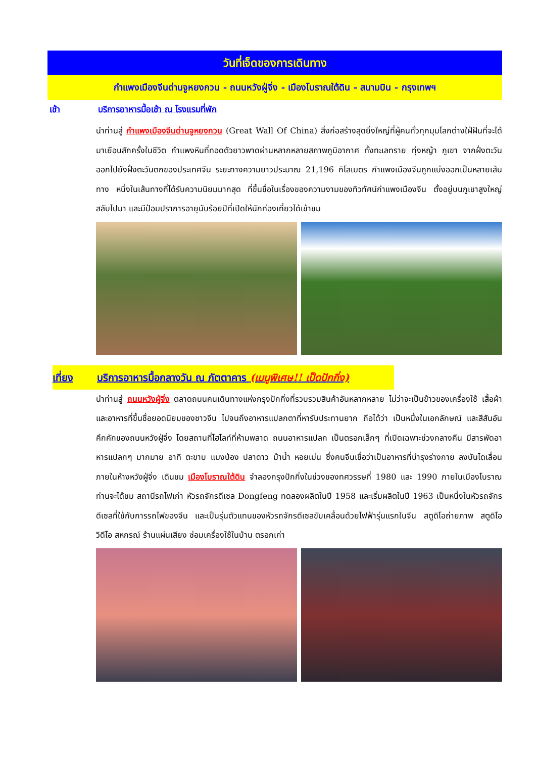วันที่เจ็ดของการเดินทาง
กำแพงเมืองจีนด่านจูหยงกวน - ถนนหวังฝู่จิ่ง - เมืองโบราณใต้ดิน - สนามบิน - กรุงเทพฯ
เช้า บริการอาหารมื้อเช้า ณ โรงแรมที่พัก
นำท่านสู่ กำแพงเมืองจีนด่านจูหยงกวน (Great Wall Of China) สิ่งก่อสร้างสุดยิ่งใหญ่ที่ผู้คนทั่วทุกมุมโลกต่างใฝ่ฝันที่จะได้มาเยือนสักครั้งในชีวิต กำแพงหินที่ทอดตัวยาวพาดผ่านหลากหลายสภาพภูมิอากาศ ทั้งทะเลทราย ทุ่งหญ้า ภูเขา จากฝั่งตะวันออกไปยังฝั่งตะวันตกของประเทศจีน ระยะทางความยาวประมาณ 21,196 กิโลเมตร กำแพงเมืองจีนถูกแบ่งออกเป็นหลายเส้นทาง หนึ่งในเส้นทางที่ได้รับความนิยมมากสุด ที่ขึ้นชื่อในเรื่องของความงามของทิวทัศน์กำแพงเมืองจีน ตั้งอยู่บนภูเขาสูงใหญ่สลับไปมา และมีป้อมปราการอายุนับร้อยปีที่เปิดให้นักท่องเที่ยวได้เข้าชม
เที่ยง บริการอาหารมื้อกลางวัน ณ ภัตตาคาร (เมนูพิเศษ!! เป็ดปักกิ่ง)
นำท่านสู่ ถนนหวังฝู่จิ่ง ตลาดถนนคนเดินทางแห่งกรุงปักกิ่งที่รวบรวมสินค้าอันหลากหลาย ไม่ว่าจะเป็นข้าวของเครื่องใช้ เสื้อผ้า และอาหารที่ขึ้นชื่อยอดนิยมของชาวจีน ไปจนถึงอาหารแปลกตาที่หารับประทานยาก ถือได้ว่า เป็นหนึ่งในเอกลักษณ์ และสีสันอันคึกคักของถนนหวังฝู่จิ่ง โดยสถานที่ไฮไลท์ที่ห้ามพลาด ถนนอาหารแปลก เป็นตรอกเล็กๆ ที่เปิดเฉพาะช่วงกลางคืน มีสารพัดอาหารแปลกๆ มากมาย อาทิ ตะขาบ แมงป่อง ปลาดาว ม้าน้ำ หอยเม่น ซึ่งคนจีนเชื่อว่าเป็นอาหารที่บำรุงร่างกาย ลงบันไดเลื่อนภายในห้างหวังฝู่จิ่ง เดินชม เมืองโบราณใต้ดิน จำลองกรุงปักกิ่งในช่วงของทศวรรษที่ 1980 และ 1990 ภายในเมืองโบราณท่านจะได้ชม สถานีรถไฟเก่า หัวรถจักรดีเซล Dongfeng ทดลองผลิตในปี 1958 และเริ่มผลิตในปี 1963 เป็นหนึ่งในหัวรถจักรดีเซลที่ใช้กับการรถไฟของจีน และเป็นรุ่นตัวแทนของหัวรถจักรดีเซลขับเคลื่อนด้วยไฟฟ้ารุ่นแรกในจีน สตูดิโอถ่ายภาพ สตูดิโอวิดีโอ สหกรณ์ ร้านแผ่นเสียง ซ่อมเครื่องใช้ในบ้าน ตรอกเก่า